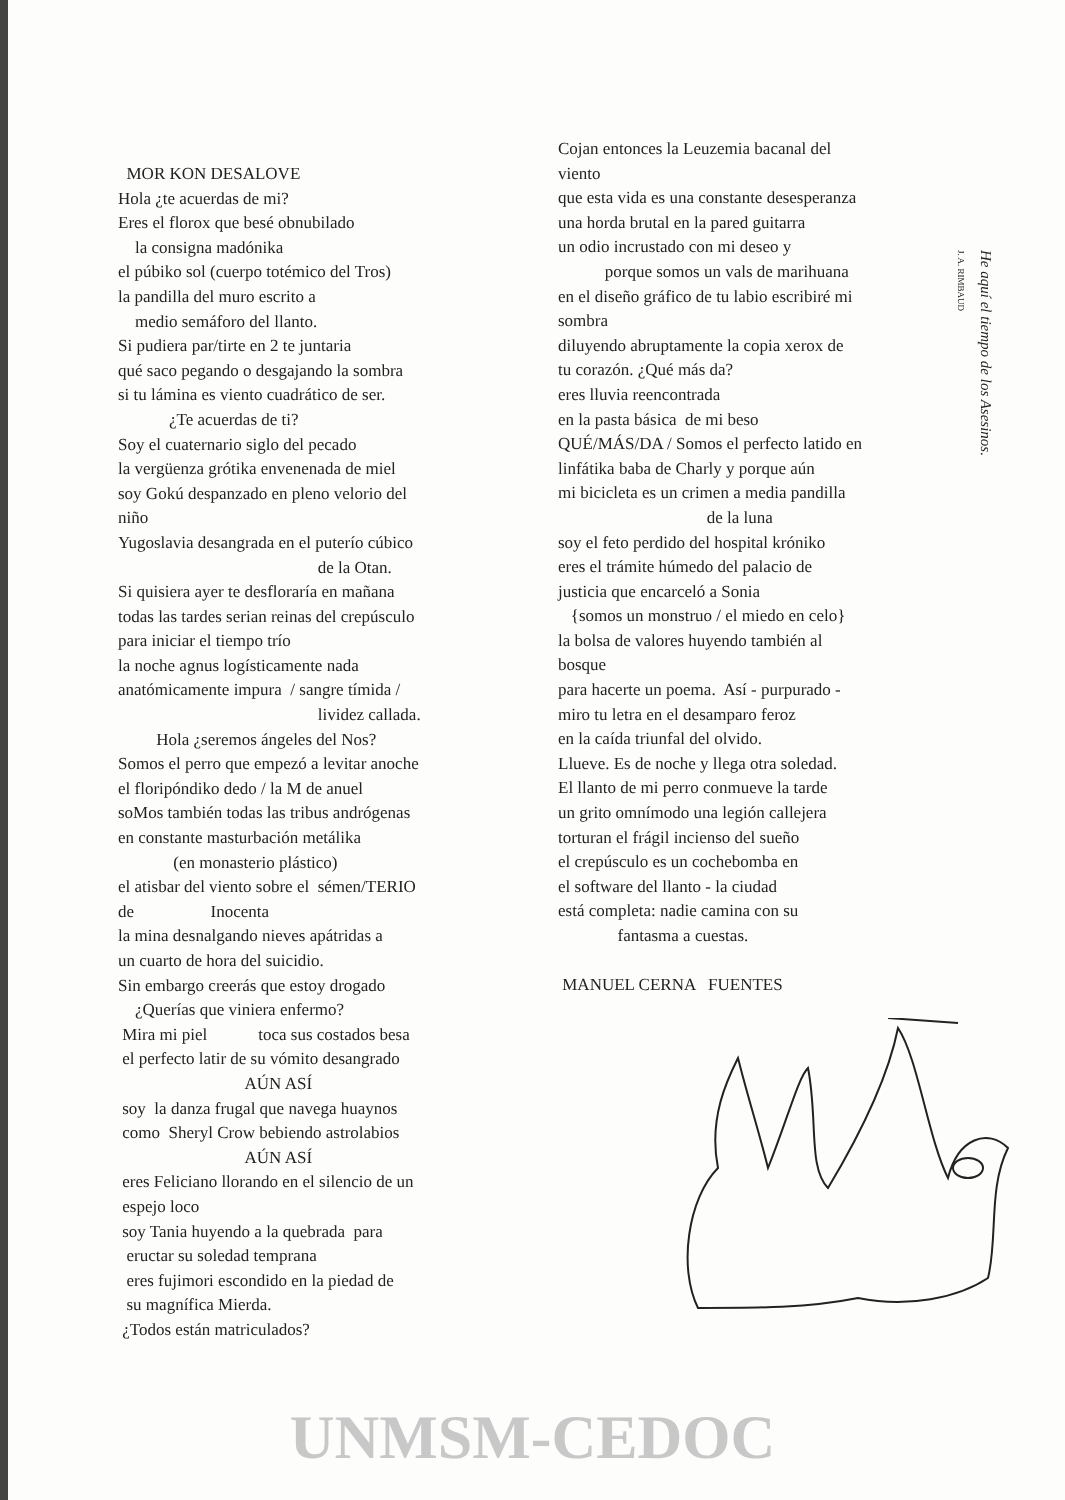MOR KON DESALOVE
Hola ¿te acuerdas de mi?
Eres el florox que besé obnubilado
la consigna madónika
el púbiko sol (cuerpo totémico del Tros)
la pandilla del muro escrito a
medio semáforo del llanto.
Si pudiera par/tirte en 2 te juntaria
qué saco pegando o desgajando la sombra
si tu lámina es viento cuadrático de ser.
¿Te acuerdas de ti?
Soy el cuaternario siglo del pecado
la vergüenza grótika envenenada de miel
soy Gokú despanzado en pleno velorio del
niño
Yugoslavia desangrada en el puterío cúbico
de la Otan.
Si quisiera ayer te desfloraría en mañana
todas las tardes serian reinas del crepúsculo
para iniciar el tiempo trío
la noche agnus logísticamente nada
anatómicamente impura / sangre tímida /
lividez callada.
Hola ¿seremos ángeles del Nos?
Somos el perro que empezó a levitar anoche
el floripóndiko dedo / la M de anuel
soMos también todas las tribus andrógenas
en constante masturbación metálika
(en monasterio plástico)
el atisbar del viento sobre el sémen/TERIO
de Inocenta
la mina desnalgando nieves apátridas a
un cuarto de hora del suicidio.
Sin embargo creerás que estoy drogado
¿Querías que viniera enfermo?
Mira mi piel toca sus costados besa
el perfecto latir de su vómito desangrado
AÚN ASÍ
soy la danza frugal que navega huaynos
como Sheryl Crow bebiendo astrolabios
AÚN ASÍ
eres Feliciano llorando en el silencio de un
espejo loco
soy Tania huyendo a la quebrada para
eructar su soledad temprana
eres fujimori escondido en la piedad de
su magnífica Mierda.
¿Todos están matriculados?
Cojan entonces la Leuzemia bacanal del
viento
que esta vida es una constante desesperanza
una horda brutal en la pared guitarra
un odio incrustado con mi deseo y
porque somos un vals de marihuana
en el diseño gráfico de tu labio escribiré mi
sombra
diluyendo abruptamente la copia xerox de
tu corazón. ¿Qué más da?
eres lluvia reencontrada
en la pasta básica de mi beso
QUÉ/MÁS/DA / Somos el perfecto latido en
linfátika baba de Charly y porque aún
mi bicicleta es un crimen a media pandilla
de la luna
soy el feto perdido del hospital króniko
eres el trámite húmedo del palacio de
justicia que encarceló a Sonia
{somos un monstruo / el miedo en celo}
la bolsa de valores huyendo también al
bosque
para hacerte un poema. Así - purpurado -
miro tu letra en el desamparo feroz
en la caída triunfal del olvido.
Llueve. Es de noche y llega otra soledad.
El llanto de mi perro conmueve la tarde
un grito omnímodo una legión callejera
torturan el frágil incienso del sueño
el crepúsculo es un cochebomba en
el software del llanto - la ciudad
está completa: nadie camina con su
fantasma a cuestas.
MANUEL CERNA FUENTES
He aquí el tiempo de los Asesinos.
J. A. RIMBAUD
UNMSM-CEDOC